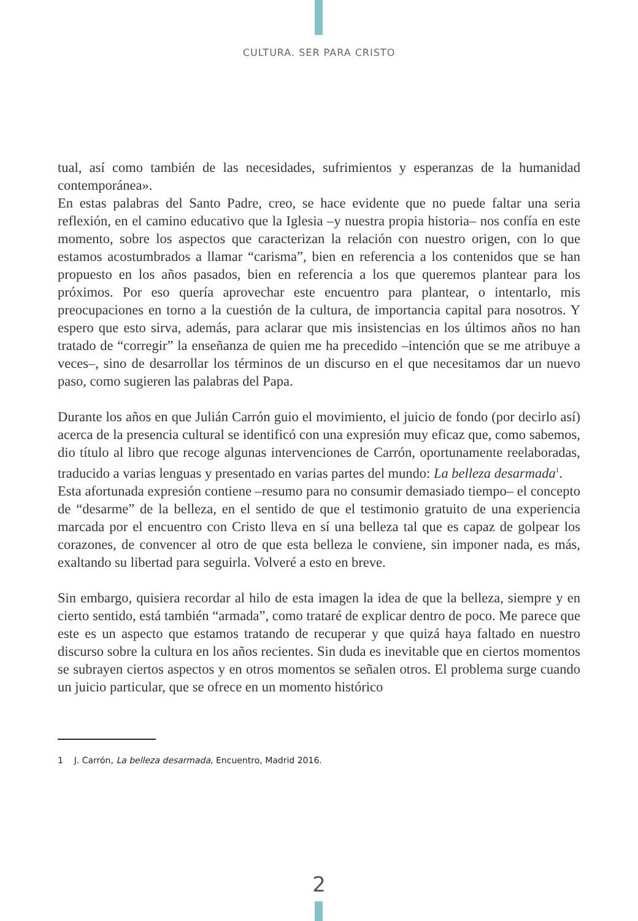CULTURA. SER PARA CRISTO
tual, así como también de las necesidades, sufrimientos y esperanzas de la humanidad contemporánea».
En estas palabras del Santo Padre, creo, se hace evidente que no puede faltar una seria reflexión, en el camino educativo que la Iglesia –y nuestra propia historia– nos confía en este momento, sobre los aspectos que caracterizan la relación con nuestro origen, con lo que estamos acostumbrados a llamar “carisma”, bien en referencia a los contenidos que se han propuesto en los años pasados, bien en referencia a los que queremos plantear para los próximos. Por eso quería aprovechar este encuentro para plantear, o intentarlo, mis preocupaciones en torno a la cuestión de la cultura, de importancia capital para nosotros. Y espero que esto sirva, además, para aclarar que mis insistencias en los últimos años no han tratado de “corregir” la enseñanza de quien me ha precedido –intención que se me atribuye a veces–, sino de desarrollar los términos de un discurso en el que necesitamos dar un nuevo paso, como sugieren las palabras del Papa.
Durante los años en que Julián Carrón guio el movimiento, el juicio de fondo (por decirlo así) acerca de la presencia cultural se identificó con una expresión muy eficaz que, como sabemos, dio título al libro que recoge algunas intervenciones de Carrón, oportunamente reelaboradas, traducido a varias lenguas y presentado en varias partes del mundo: La belleza desarmada<sup>1</sup>.
Esta afortunada expresión contiene –resumo para no consumir demasiado tiempo– el concepto de “desarme” de la belleza, en el sentido de que el testimonio gratuito de una experiencia marcada por el encuentro con Cristo lleva en sí una belleza tal que es capaz de golpear los corazones, de convencer al otro de que esta belleza le conviene, sin imponer nada, es más, exaltando su libertad para seguirla. Volveré a esto en breve.
Sin embargo, quisiera recordar al hilo de esta imagen la idea de que la belleza, siempre y en cierto sentido, está también “armada”, como trataré de explicar dentro de poco. Me parece que este es un aspecto que estamos tratando de recuperar y que quizá haya faltado en nuestro discurso sobre la cultura en los años recientes. Sin duda es inevitable que en ciertos momentos se subrayen ciertos aspectos y en otros momentos se señalen otros. El problema surge cuando un juicio particular, que se ofrece en un momento histórico
1 J. Carrón, La belleza desarmada, Encuentro, Madrid 2016.
2